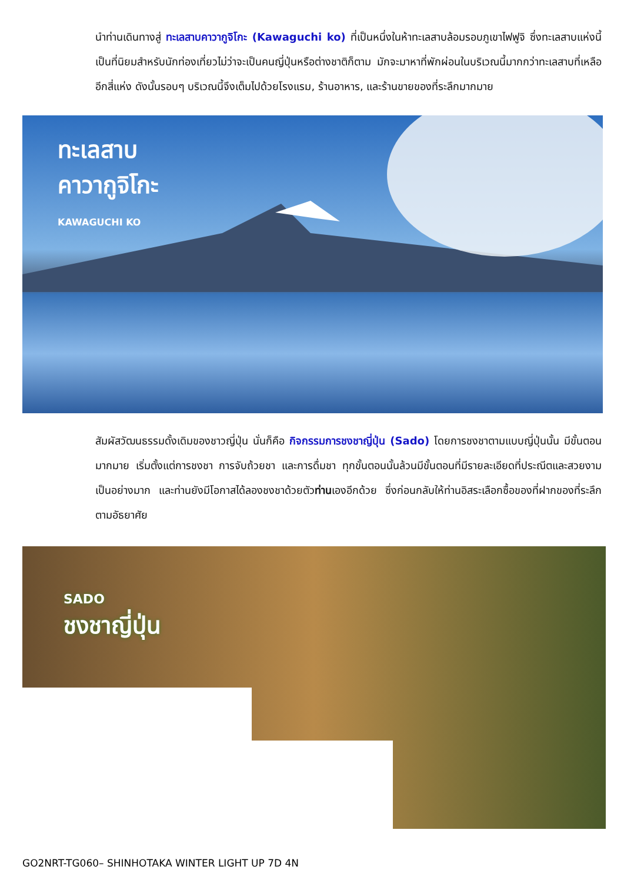นำท่านเดินทางสู่ ทะเลสาบคาวากูจิโกะ (Kawaguchi ko) ที่เป็นหนึ่งในห้าทะเลสาบล้อมรอบภูเขาไฟฟูจิ ซึ่งทะเลสาบแห่งนี้เป็นที่นิยมสำหรับนักท่องเที่ยวไม่ว่าจะเป็นคนญี่ปุ่นหรือต่างชาติก็ตาม มักจะมาหาที่พักผ่อนในบริเวณนี้มากกว่าทะเลสาบที่เหลืออีกสี่แห่ง ดังนั้นรอบๆ บริเวณนี้จึงเต็มไปด้วยโรงแรม, ร้านอาหาร, และร้านขายของที่ระลึกมากมาย
ทะเลสาบ
คาวากูจิโกะ
KAWAGUCHI KO
สัมผัสวัฒนธรรมดั้งเดิมของชาวญี่ปุ่น นั่นก็คือ กิจกรรมการชงชาญี่ปุ่น (Sado) โดยการชงชาตามแบบญี่ปุ่นนั้น มีขั้นตอนมากมาย เริ่มตั้งแต่การชงชา การจับถ้วยชา และการดื่มชา ทุกขั้นตอนนั้นล้วนมีขั้นตอนที่มีรายละเอียดที่ประณีตและสวยงามเป็นอย่างมาก และท่านยังมีโอกาสได้ลองชงชาด้วยตัวท่านเองอีกด้วย ซึ่งก่อนกลับให้ท่านอิสระเลือกซื้อของที่ฝากของที่ระลึกตามอัธยาศัย
SADO
ชงชาญี่ปุ่น
GO2NRT-TG060– SHINHOTAKA WINTER LIGHT UP 7D 4N